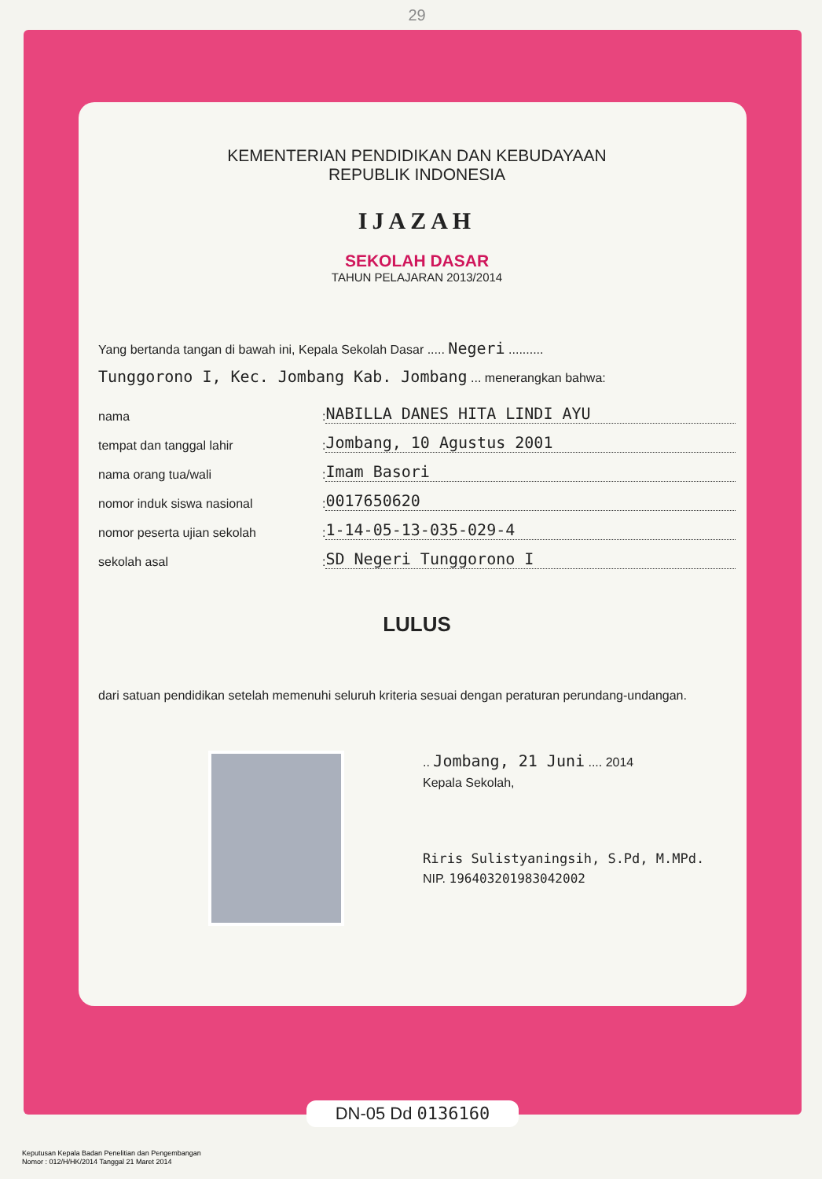29
KEMENTERIAN PENDIDIKAN DAN KEBUDAYAAN
REPUBLIK INDONESIA
IJAZAH
SEKOLAH DASAR
TAHUN PELAJARAN 2013/2014
Yang bertanda tangan di bawah ini, Kepala Sekolah Dasar ..... Negeri ..........
Tunggorono I, Kec. Jombang Kab. Jombang ... menerangkan bahwa:
nama: NABILLA DANES HITA LINDI AYU
tempat dan tanggal lahir: Jombang, 10 Agustus 2001
nama orang tua/wali: Imam Basori
nomor induk siswa nasional: 0017650620
nomor peserta ujian sekolah: 1-14-05-13-035-029-4
sekolah asal: SD Negeri Tunggorono I
LULUS
dari satuan pendidikan setelah memenuhi seluruh kriteria sesuai dengan peraturan perundang-undangan.
.. Jombang, 21 Juni .... 2014
Kepala Sekolah,
Riris Sulistyaningsih, S.Pd, M.MPd.
NIP. 196403201983042002
DN-05 Dd 0136160
Keputusan Kepala Badan Penelitian dan Pengembangan
Nomor : 012/H/HK/2014 Tanggal 21 Maret 2014